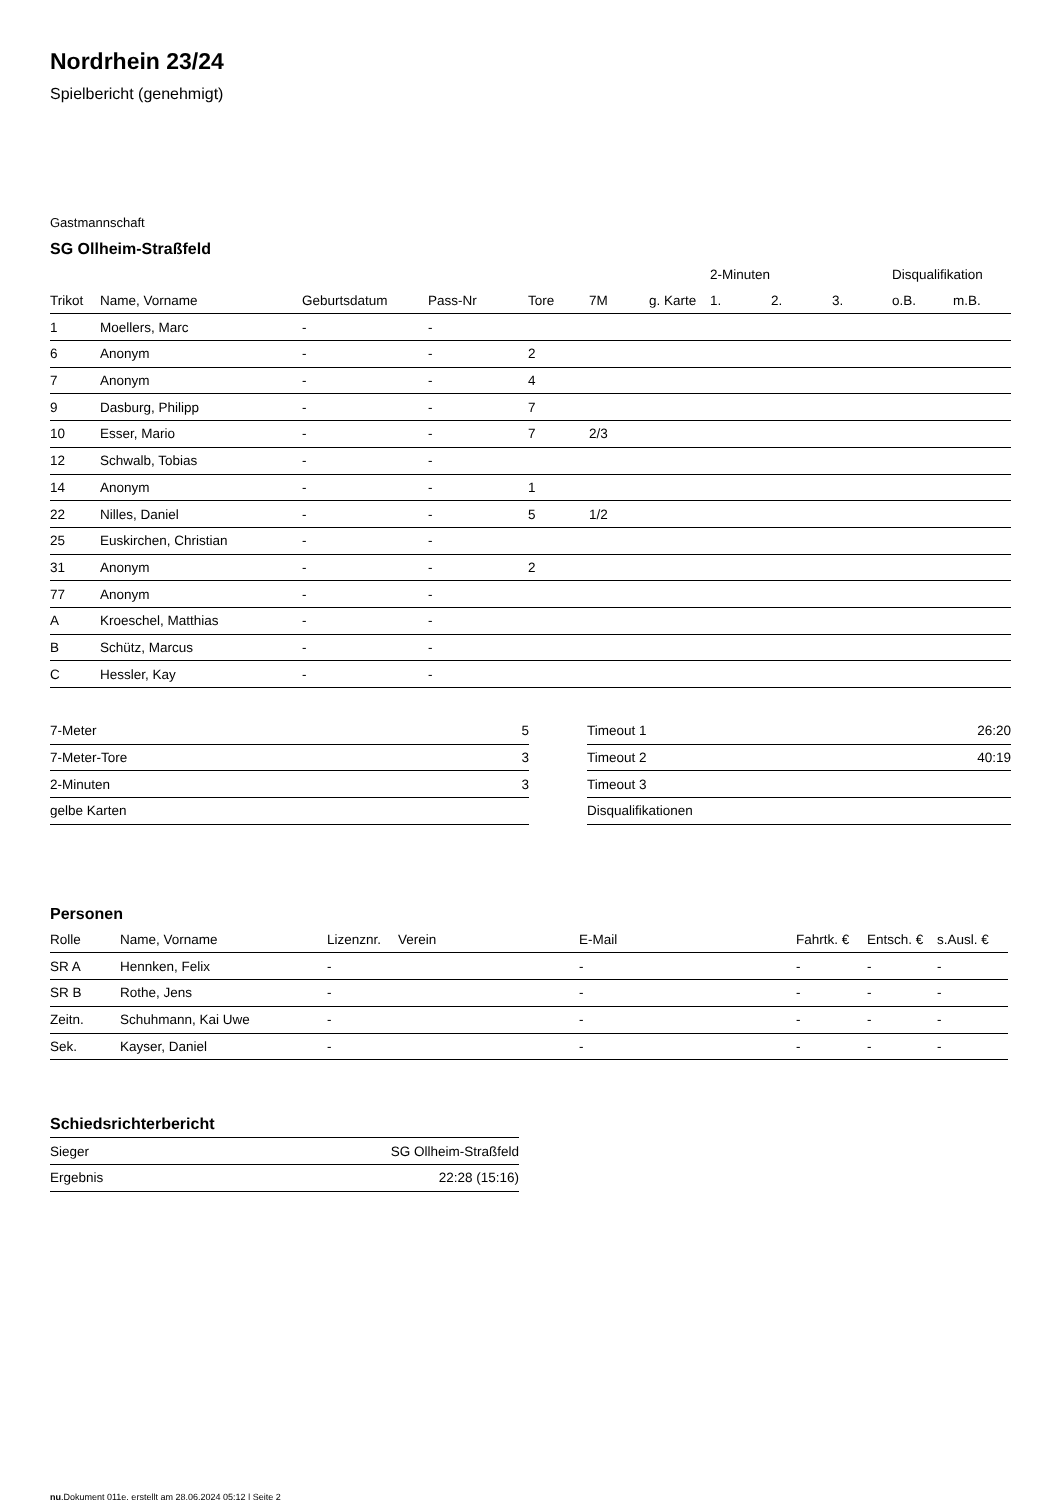Nordrhein 23/24
Spielbericht (genehmigt)
Gastmannschaft
SG Ollheim-Straßfeld
| | | | | | | | 2-Minuten | | | Disqualifikation | |
| --- | --- | --- | --- | --- | --- | --- | --- | --- | --- | --- | --- |
| Trikot | Name, Vorname | Geburtsdatum | Pass-Nr | Tore | 7M | g. Karte | 1. | 2. | 3. | o.B. | m.B. |
| 1 | Moellers, Marc | - | - | | | | | | | | |
| 6 | Anonym | - | - | 2 | | | | | | | |
| 7 | Anonym | - | - | 4 | | | | | | | |
| 9 | Dasburg, Philipp | - | - | 7 | | | | | | | |
| 10 | Esser, Mario | - | - | 7 | 2/3 | | | | | | |
| 12 | Schwalb, Tobias | - | - | | | | | | | | |
| 14 | Anonym | - | - | 1 | | | | | | | |
| 22 | Nilles, Daniel | - | - | 5 | 1/2 | | | | | | |
| 25 | Euskirchen, Christian | - | - | | | | | | | | |
| 31 | Anonym | - | - | 2 | | | | | | | |
| 77 | Anonym | - | - | | | | | | | | |
| A | Kroeschel, Matthias | - | - | | | | | | | | |
| B | Schütz, Marcus | - | - | | | | | | | | |
| C | Hessler, Kay | - | - | | | | | | | | |
| 7-Meter | 5 |
| 7-Meter-Tore | 3 |
| 2-Minuten | 3 |
| gelbe Karten | |
| Timeout 1 | 26:20 |
| Timeout 2 | 40:19 |
| Timeout 3 | |
| Disqualifikationen | |
Personen
| Rolle | Name, Vorname | Lizenznr. | Verein | E-Mail | Fahrtk. € | Entsch. € | s.Ausl. € |
| --- | --- | --- | --- | --- | --- | --- | --- |
| SR A | Hennken, Felix | - | | - | - | - | - |
| SR B | Rothe, Jens | - | | - | - | - | - |
| Zeitn. | Schuhmann, Kai Uwe | - | | - | - | - | - |
| Sek. | Kayser, Daniel | - | | - | - | - | - |
Schiedsrichterbericht
| Sieger | SG Ollheim-Straßfeld |
| Ergebnis | 22:28 (15:16) |
nu.Dokument 011e, erstellt am 28.06.2024 05:12 | Seite 2